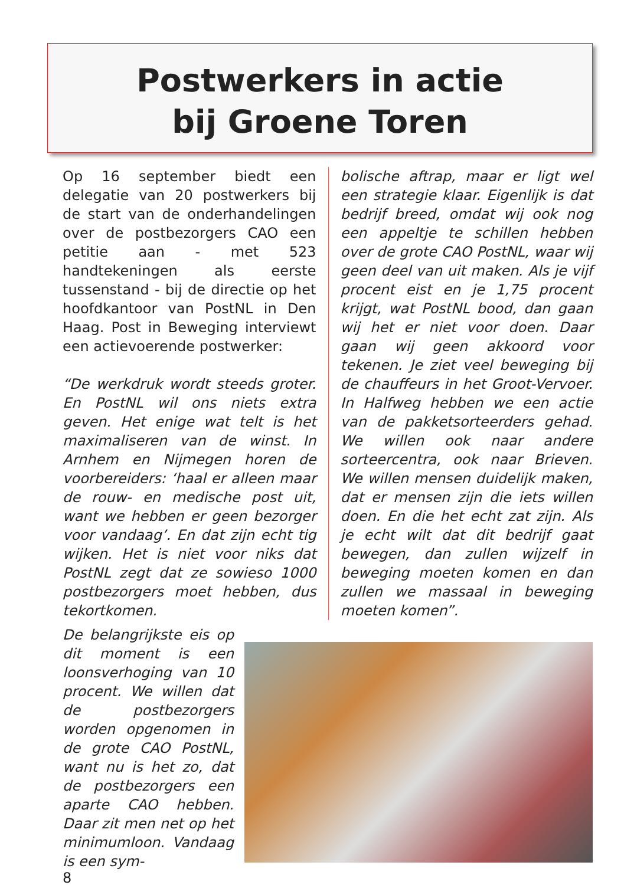Postwerkers in actie
bij Groene Toren
Op 16 september biedt een delegatie van 20 postwerkers bij de start van de onderhandelingen over de postbezorgers CAO een petitie aan - met 523 handtekeningen als eerste tussenstand - bij de directie op het hoofdkantoor van PostNL in Den Haag. Post in Beweging interviewt een actievoerende postwerker:
“De werkdruk wordt steeds groter. En PostNL wil ons niets extra geven. Het enige wat telt is het maximaliseren van de winst. In Arnhem en Nijmegen horen de voorbereiders: ‘haal er alleen maar de rouw- en medische post uit, want we hebben er geen bezorger voor vandaag’. En dat zijn echt tig wijken. Het is niet voor niks dat PostNL zegt dat ze sowieso 1000 postbezorgers moet hebben, dus tekortkomen.
bolische aftrap, maar er ligt wel een strategie klaar. Eigenlijk is dat bedrijf breed, omdat wij ook nog een appeltje te schillen hebben over de grote CAO PostNL, waar wij geen deel van uit maken. Als je vijf procent eist en je 1,75 procent krijgt, wat PostNL bood, dan gaan wij het er niet voor doen. Daar gaan wij geen akkoord voor tekenen. Je ziet veel beweging bij de chauffeurs in het Groot-Vervoer. In Halfweg hebben we een actie van de pakketsorteerders gehad. We willen ook naar andere sorteercentra, ook naar Brieven. We willen mensen duidelijk maken, dat er mensen zijn die iets willen doen. En die het echt zat zijn. Als je echt wilt dat dit bedrijf gaat bewegen, dan zullen wijzelf in beweging moeten komen en dan zullen we massaal in beweging moeten komen”.
De belangrijkste eis op dit moment is een loonsverhoging van 10 procent. We willen dat de postbezorgers worden opgenomen in de grote CAO PostNL, want nu is het zo, dat de postbezorgers een aparte CAO hebben. Daar zit men net op het minimumloon. Vandaag is een sym-
8